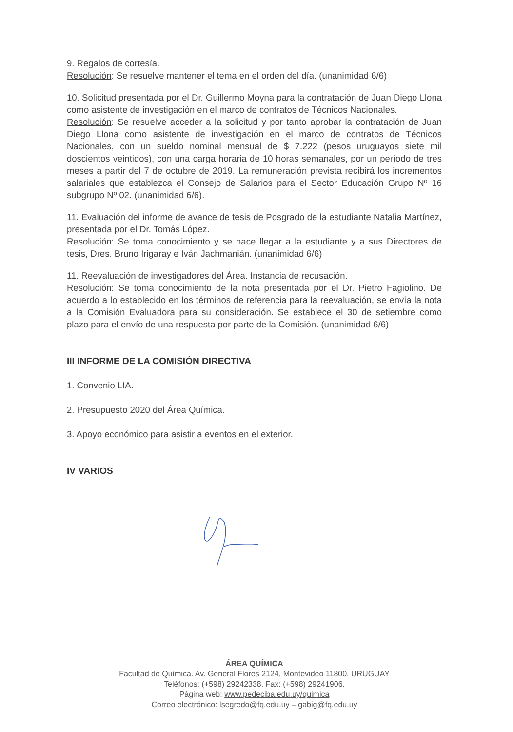9. Regalos de cortesía.
Resolución: Se resuelve mantener el tema en el orden del día. (unanimidad 6/6)
10. Solicitud presentada por el Dr. Guillermo Moyna para la contratación de Juan Diego Llona como asistente de investigación en el marco de contratos de Técnicos Nacionales.
Resolución: Se resuelve acceder a la solicitud y por tanto aprobar la contratación de Juan Diego Llona como asistente de investigación en el marco de contratos de Técnicos Nacionales, con un sueldo nominal mensual de $ 7.222 (pesos uruguayos siete mil doscientos veintidos), con una carga horaria de 10 horas semanales, por un período de tres meses a partir del 7 de octubre de 2019. La remuneración prevista recibirá los incrementos salariales que establezca el Consejo de Salarios para el Sector Educación Grupo Nº 16 subgrupo Nº 02. (unanimidad 6/6).
11. Evaluación del informe de avance de tesis de Posgrado de la estudiante Natalia Martínez, presentada por el Dr. Tomás López.
Resolución: Se toma conocimiento y se hace llegar a la estudiante y a sus Directores de tesis, Dres. Bruno Irigaray e Iván Jachmanián. (unanimidad 6/6)
11. Reevaluación de investigadores del Área. Instancia de recusación.
Resolución: Se toma conocimiento de la nota presentada por el Dr. Pietro Fagiolino. De acuerdo a lo establecido en los términos de referencia para la reevaluación, se envía la nota a la Comisión Evaluadora para su consideración. Se establece el 30 de setiembre como plazo para el envío de una respuesta por parte de la Comisión. (unanimidad 6/6)
III INFORME DE LA COMISIÓN DIRECTIVA
1. Convenio LIA.
2. Presupuesto 2020 del Área Química.
3. Apoyo económico para asistir a eventos en el exterior.
IV VARIOS
ÁREA QUÍMICA
Facultad de Química. Av. General Flores 2124, Montevideo 11800, URUGUAY
Teléfonos: (+598) 29242338. Fax: (+598) 29241906.
Página web: www.pedeciba.edu.uy/quimica
Correo electrónico: lsegredo@fq.edu.uy – gabig@fq.edu.uy